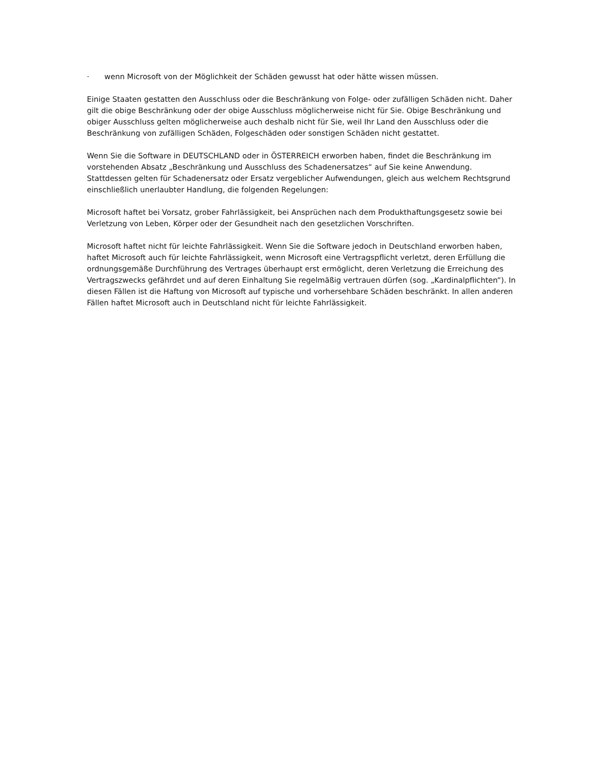· wenn Microsoft von der Möglichkeit der Schäden gewusst hat oder hätte wissen müssen.
Einige Staaten gestatten den Ausschluss oder die Beschränkung von Folge- oder zufälligen Schäden nicht. Daher gilt die obige Beschränkung oder der obige Ausschluss möglicherweise nicht für Sie. Obige Beschränkung und obiger Ausschluss gelten möglicherweise auch deshalb nicht für Sie, weil Ihr Land den Ausschluss oder die Beschränkung von zufälligen Schäden, Folgeschäden oder sonstigen Schäden nicht gestattet.
Wenn Sie die Software in DEUTSCHLAND oder in ÖSTERREICH erworben haben, findet die Beschränkung im vorstehenden Absatz „Beschränkung und Ausschluss des Schadenersatzes“ auf Sie keine Anwendung. Stattdessen gelten für Schadenersatz oder Ersatz vergeblicher Aufwendungen, gleich aus welchem Rechtsgrund einschließlich unerlaubter Handlung, die folgenden Regelungen:
Microsoft haftet bei Vorsatz, grober Fahrlässigkeit, bei Ansprüchen nach dem Produkthaftungsgesetz sowie bei Verletzung von Leben, Körper oder der Gesundheit nach den gesetzlichen Vorschriften.
Microsoft haftet nicht für leichte Fahrlässigkeit. Wenn Sie die Software jedoch in Deutschland erworben haben, haftet Microsoft auch für leichte Fahrlässigkeit, wenn Microsoft eine Vertragspflicht verletzt, deren Erfüllung die ordnungsgemäße Durchführung des Vertrages überhaupt erst ermöglicht, deren Verletzung die Erreichung des Vertragszwecks gefährdet und auf deren Einhaltung Sie regelmäßig vertrauen dürfen (sog. „Kardinalpflichten“). In diesen Fällen ist die Haftung von Microsoft auf typische und vorhersehbare Schäden beschränkt. In allen anderen Fällen haftet Microsoft auch in Deutschland nicht für leichte Fahrlässigkeit.